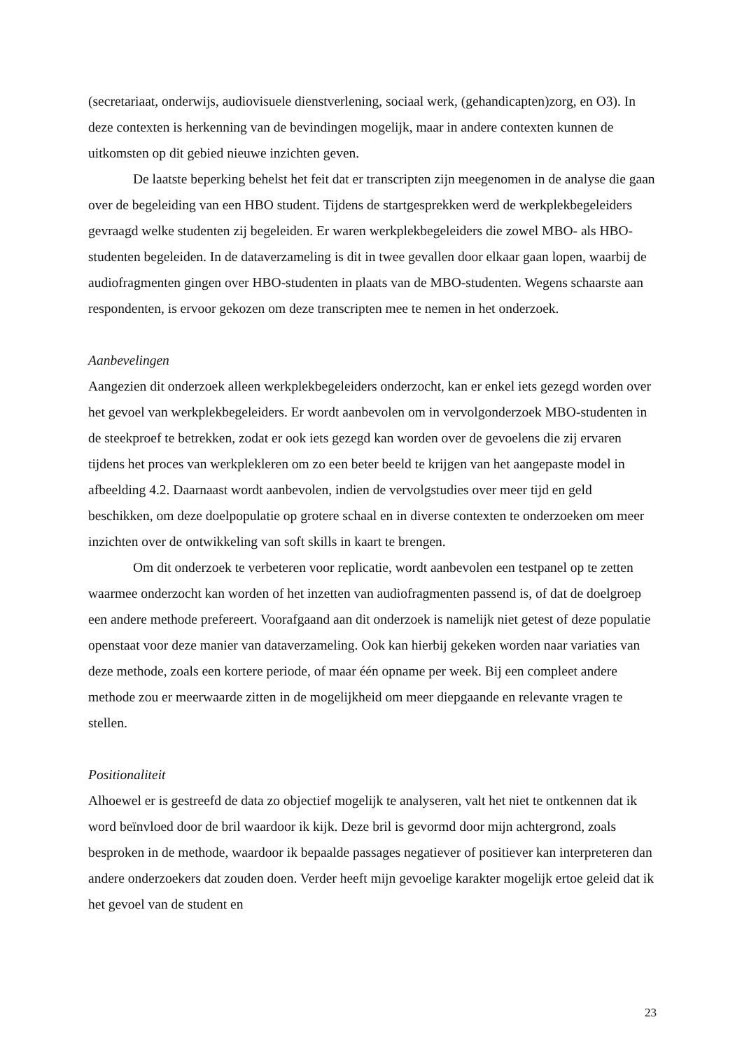(secretariaat, onderwijs, audiovisuele dienstverlening, sociaal werk, (gehandicapten)zorg, en O3). In deze contexten is herkenning van de bevindingen mogelijk, maar in andere contexten kunnen de uitkomsten op dit gebied nieuwe inzichten geven.
De laatste beperking behelst het feit dat er transcripten zijn meegenomen in de analyse die gaan over de begeleiding van een HBO student. Tijdens de startgesprekken werd de werkplekbegeleiders gevraagd welke studenten zij begeleiden. Er waren werkplekbegeleiders die zowel MBO- als HBO-studenten begeleiden. In de dataverzameling is dit in twee gevallen door elkaar gaan lopen, waarbij de audiofragmenten gingen over HBO-studenten in plaats van de MBO-studenten. Wegens schaarste aan respondenten, is ervoor gekozen om deze transcripten mee te nemen in het onderzoek.
Aanbevelingen
Aangezien dit onderzoek alleen werkplekbegeleiders onderzocht, kan er enkel iets gezegd worden over het gevoel van werkplekbegeleiders. Er wordt aanbevolen om in vervolgonderzoek MBO-studenten in de steekproef te betrekken, zodat er ook iets gezegd kan worden over de gevoelens die zij ervaren tijdens het proces van werkplekleren om zo een beter beeld te krijgen van het aangepaste model in afbeelding 4.2. Daarnaast wordt aanbevolen, indien de vervolgstudies over meer tijd en geld beschikken, om deze doelpopulatie op grotere schaal en in diverse contexten te onderzoeken om meer inzichten over de ontwikkeling van soft skills in kaart te brengen.
Om dit onderzoek te verbeteren voor replicatie, wordt aanbevolen een testpanel op te zetten waarmee onderzocht kan worden of het inzetten van audiofragmenten passend is, of dat de doelgroep een andere methode prefereert. Voorafgaand aan dit onderzoek is namelijk niet getest of deze populatie openstaat voor deze manier van dataverzameling. Ook kan hierbij gekeken worden naar variaties van deze methode, zoals een kortere periode, of maar één opname per week. Bij een compleet andere methode zou er meerwaarde zitten in de mogelijkheid om meer diepgaande en relevante vragen te stellen.
Positionaliteit
Alhoewel er is gestreefd de data zo objectief mogelijk te analyseren, valt het niet te ontkennen dat ik word beïnvloed door de bril waardoor ik kijk. Deze bril is gevormd door mijn achtergrond, zoals besproken in de methode, waardoor ik bepaalde passages negatiever of positiever kan interpreteren dan andere onderzoekers dat zouden doen. Verder heeft mijn gevoelige karakter mogelijk ertoe geleid dat ik het gevoel van de student en
23